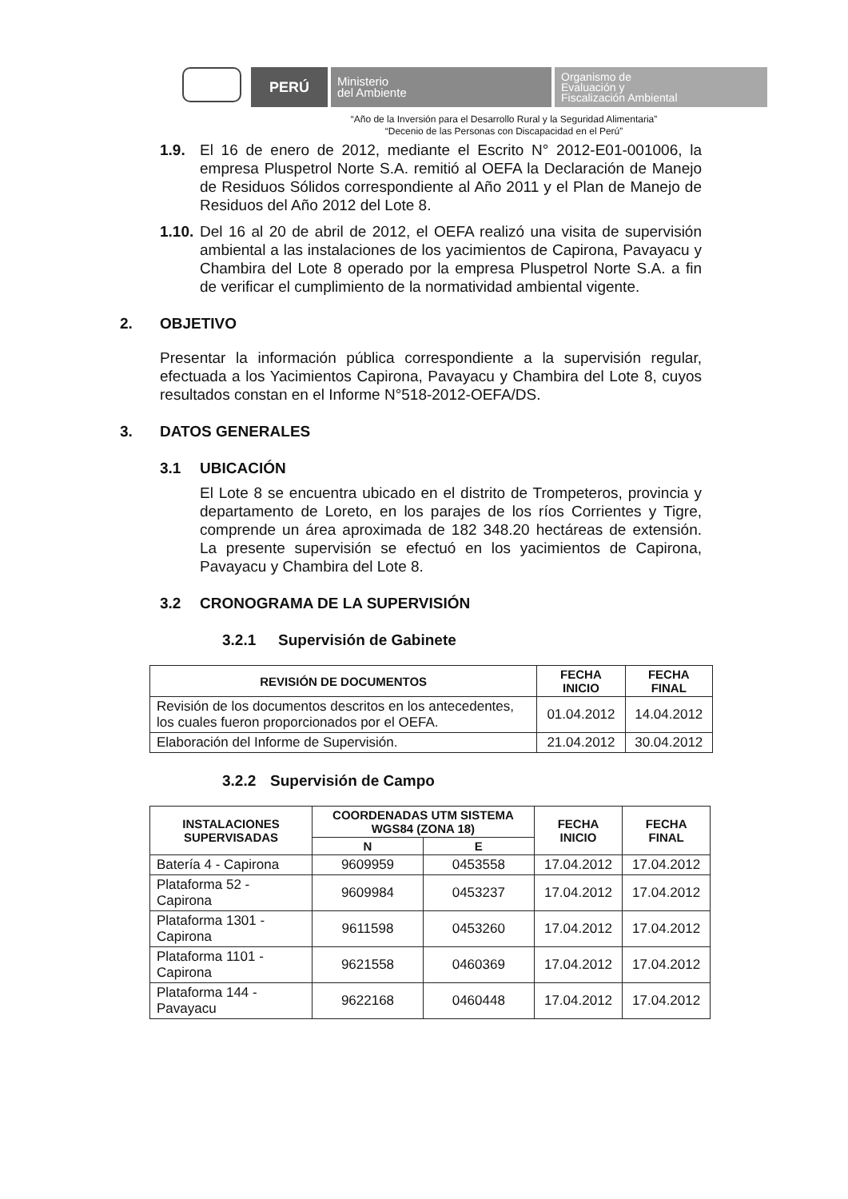PERÚ
Ministerio
del Ambiente
Organismo de
Evaluación y
Fiscalización Ambiental
“Año de la Inversión para el Desarrollo Rural y la Seguridad Alimentaria”
“Decenio de las Personas con Discapacidad en el Perú”
1.9.
El 16 de enero de 2012, mediante el Escrito N° 2012-E01-001006, la empresa Pluspetrol Norte S.A. remitió al OEFA la Declaración de Manejo de Residuos Sólidos correspondiente al Año 2011 y el Plan de Manejo de Residuos del Año 2012 del Lote 8.
1.10.
Del 16 al 20 de abril de 2012, el OEFA realizó una visita de supervisión ambiental a las instalaciones de los yacimientos de Capirona, Pavayacu y Chambira del Lote 8 operado por la empresa Pluspetrol Norte S.A. a fin de verificar el cumplimiento de la normatividad ambiental vigente.
2. OBJETIVO
Presentar la información pública correspondiente a la supervisión regular, efectuada a los Yacimientos Capirona, Pavayacu y Chambira del Lote 8, cuyos resultados constan en el Informe N°518-2012-OEFA/DS.
3. DATOS GENERALES
3.1 UBICACIÓN
El Lote 8 se encuentra ubicado en el distrito de Trompeteros, provincia y departamento de Loreto, en los parajes de los ríos Corrientes y Tigre, comprende un área aproximada de 182 348.20 hectáreas de extensión. La presente supervisión se efectuó en los yacimientos de Capirona, Pavayacu y Chambira del Lote 8.
3.2 CRONOGRAMA DE LA SUPERVISIÓN
3.2.1 Supervisión de Gabinete
| REVISIÓN DE DOCUMENTOS | FECHA INICIO | FECHA FINAL |
| --- | --- | --- |
| Revisión de los documentos descritos en los antecedentes, los cuales fueron proporcionados por el OEFA. | 01.04.2012 | 14.04.2012 |
| Elaboración del Informe de Supervisión. | 21.04.2012 | 30.04.2012 |
3.2.2 Supervisión de Campo
| INSTALACIONES SUPERVISADAS | COORDENADAS UTM SISTEMA WGS84 (ZONA 18) | | FECHA INICIO | FECHA FINAL |
| --- | --- | --- | --- | --- |
| | N | E | | |
| Batería 4 - Capirona | 9609959 | 0453558 | 17.04.2012 | 17.04.2012 |
| Plataforma 52 - Capirona | 9609984 | 0453237 | 17.04.2012 | 17.04.2012 |
| Plataforma 1301 - Capirona | 9611598 | 0453260 | 17.04.2012 | 17.04.2012 |
| Plataforma 1101 - Capirona | 9621558 | 0460369 | 17.04.2012 | 17.04.2012 |
| Plataforma 144 - Pavayacu | 9622168 | 0460448 | 17.04.2012 | 17.04.2012 |